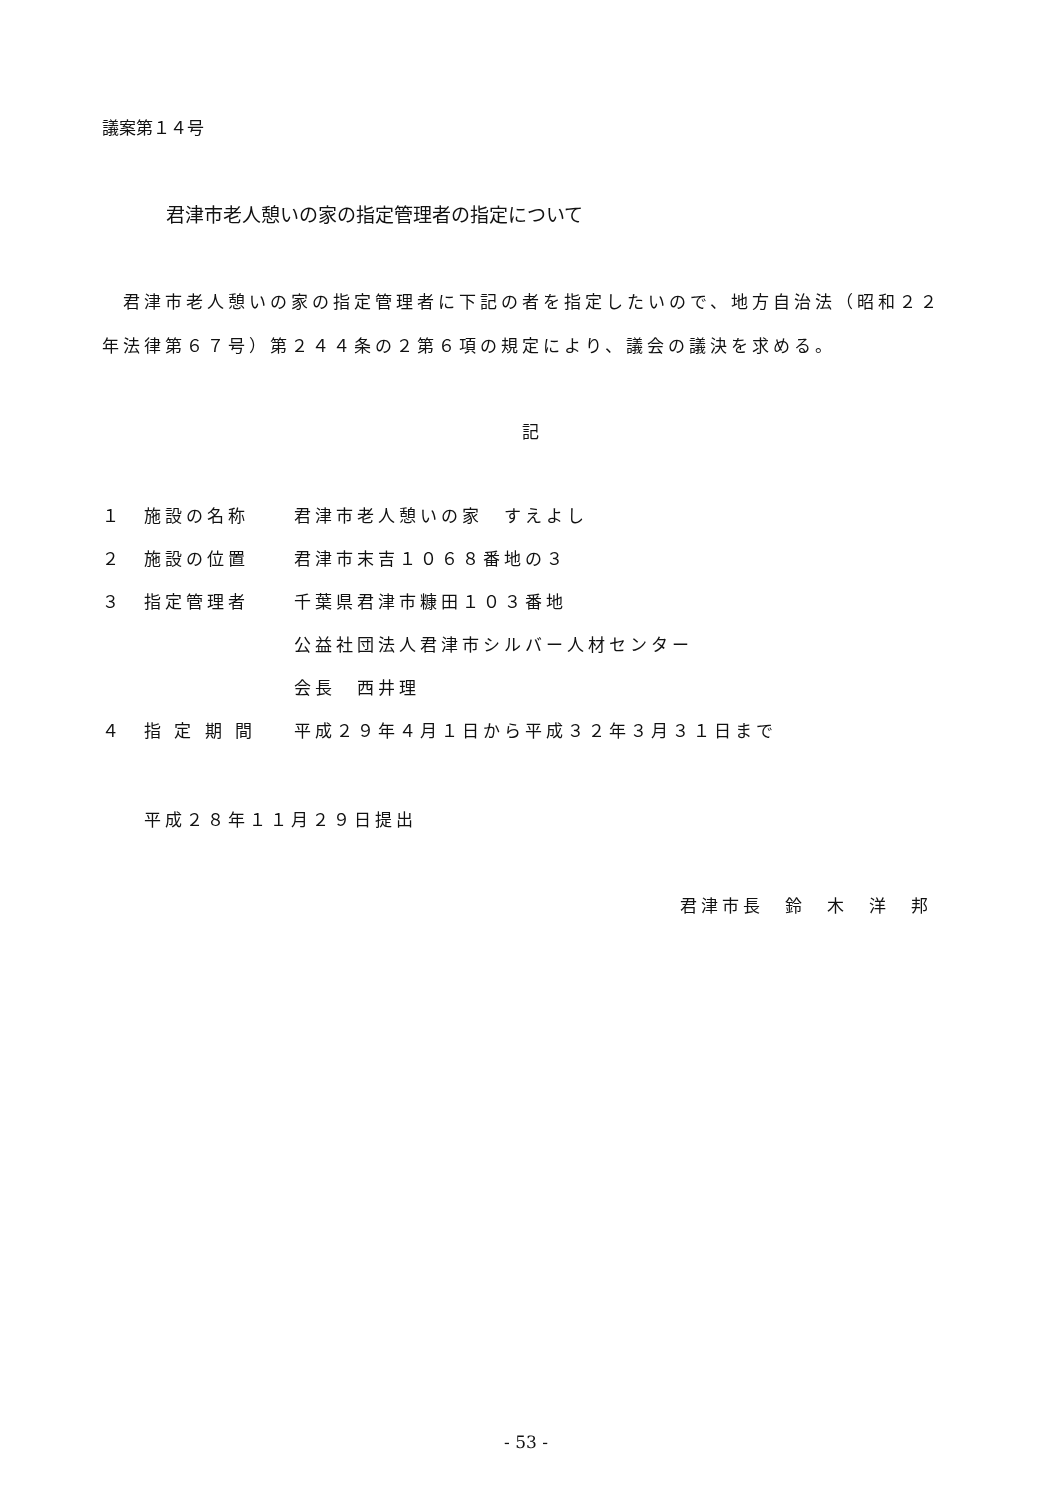議案第１４号
君津市老人憩いの家の指定管理者の指定について
　君津市老人憩いの家の指定管理者に下記の者を指定したいので、地方自治法（昭和２２
年法律第６７号）第２４４条の２第６項の規定により、議会の議決を求める。
記
| １ | 施設の名称 | 君津市老人憩いの家 すえよし |
| ２ | 施設の位置 | 君津市末吉１０６８番地の３ |
| ３ | 指定管理者 | 千葉県君津市糠田１０３番地 |
| | | 公益社団法人君津市シルバー人材センター |
| | | 会長 西井理 |
| ４ | 指 定 期 間 | 平成２９年４月１日から平成３２年３月３１日まで |
平成２８年１１月２９日提出
君津市長　鈴　木　洋　邦
- 53 -